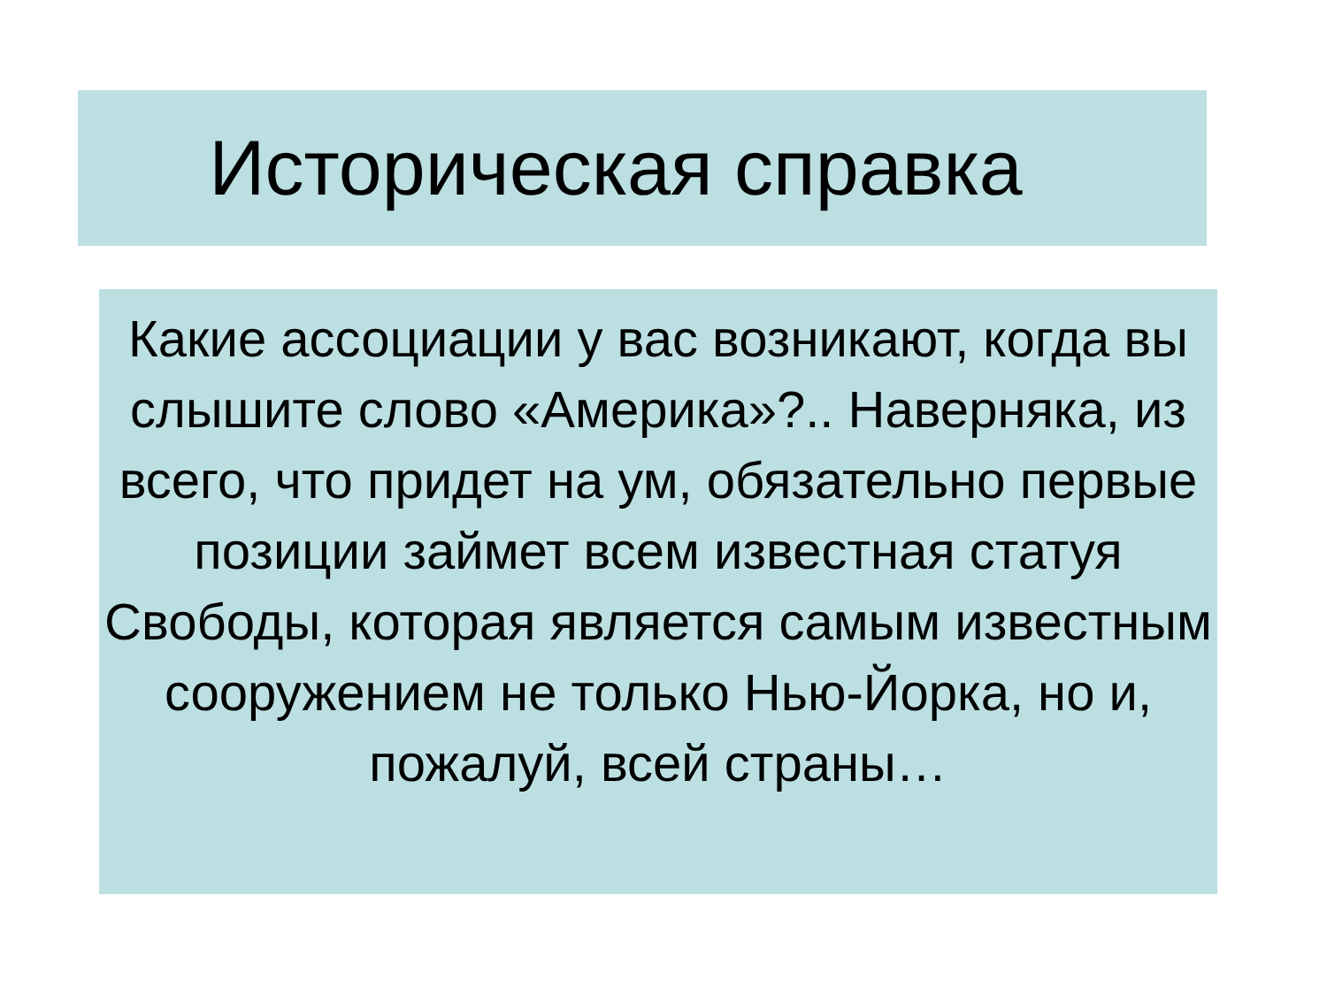Историческая справка
Какие ассоциации у вас возникают, когда вы слышите слово «Америка»?.. Наверняка, из всего, что придет на ум, обязательно первые позиции займет всем известная статуя Свободы, которая является самым известным сооружением не только Нью-Йорка, но и, пожалуй, всей страны…